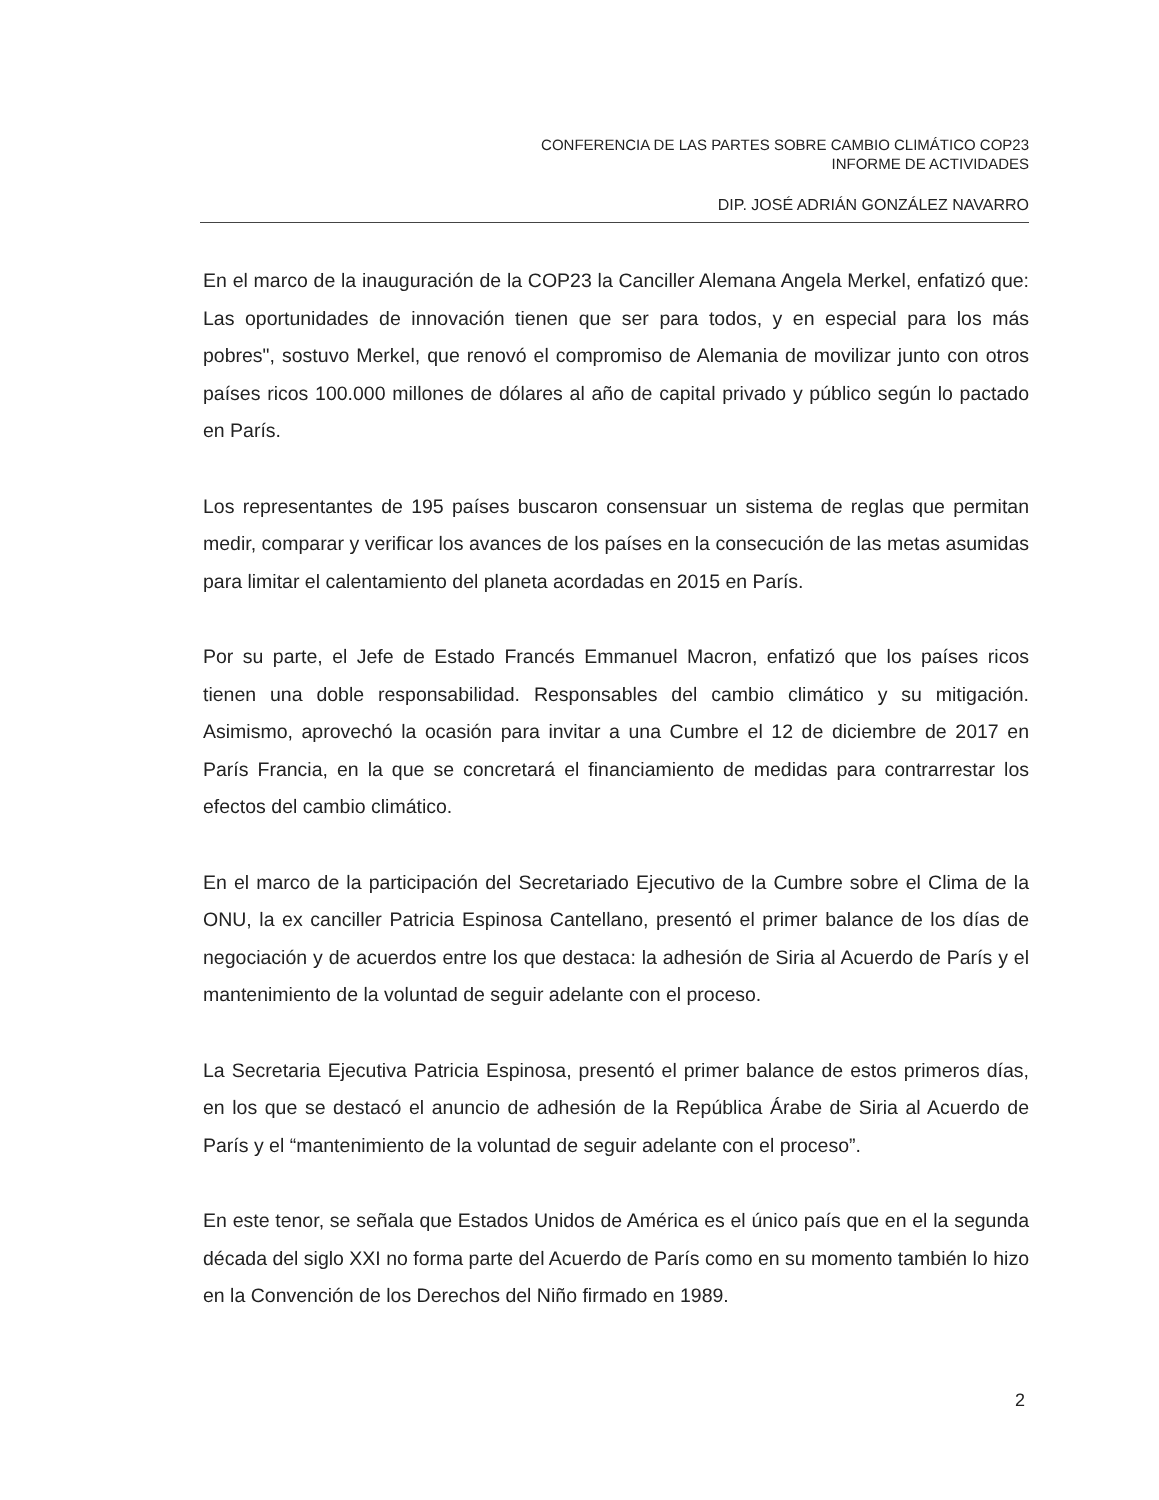CONFERENCIA DE LAS PARTES SOBRE CAMBIO CLIMÁTICO COP23
INFORME DE ACTIVIDADES
DIP. JOSÉ ADRIÁN GONZÁLEZ NAVARRO
En el marco de la inauguración de la COP23 la Canciller Alemana Angela Merkel, enfatizó que: Las oportunidades de innovación tienen que ser para todos, y en especial para los más pobres", sostuvo Merkel, que renovó el compromiso de Alemania de movilizar junto con otros países ricos 100.000 millones de dólares al año de capital privado y público según lo pactado en París.
Los representantes de 195 países buscaron consensuar un sistema de reglas que permitan medir, comparar y verificar los avances de los países en la consecución de las metas asumidas para limitar el calentamiento del planeta acordadas en 2015 en París.
Por su parte, el Jefe de Estado Francés Emmanuel Macron, enfatizó que los países ricos tienen una doble responsabilidad. Responsables del cambio climático y su mitigación. Asimismo, aprovechó la ocasión para invitar a una Cumbre el 12 de diciembre de 2017 en París Francia, en la que se concretará el financiamiento de medidas para contrarrestar los efectos del cambio climático.
En el marco de la participación del Secretariado Ejecutivo de la Cumbre sobre el Clima de la ONU, la ex canciller Patricia Espinosa Cantellano, presentó el primer balance de los días de negociación y de acuerdos entre los que destaca: la adhesión de Siria al Acuerdo de París y el mantenimiento de la voluntad de seguir adelante con el proceso.
La Secretaria Ejecutiva Patricia Espinosa, presentó el primer balance de estos primeros días, en los que se destacó el anuncio de adhesión de la República Árabe de Siria al Acuerdo de París y el “mantenimiento de la voluntad de seguir adelante con el proceso”.
En este tenor, se señala que Estados Unidos de América es el único país que en el la segunda década del siglo XXI no forma parte del Acuerdo de París como en su momento también lo hizo en la Convención de los Derechos del Niño firmado en 1989.
2